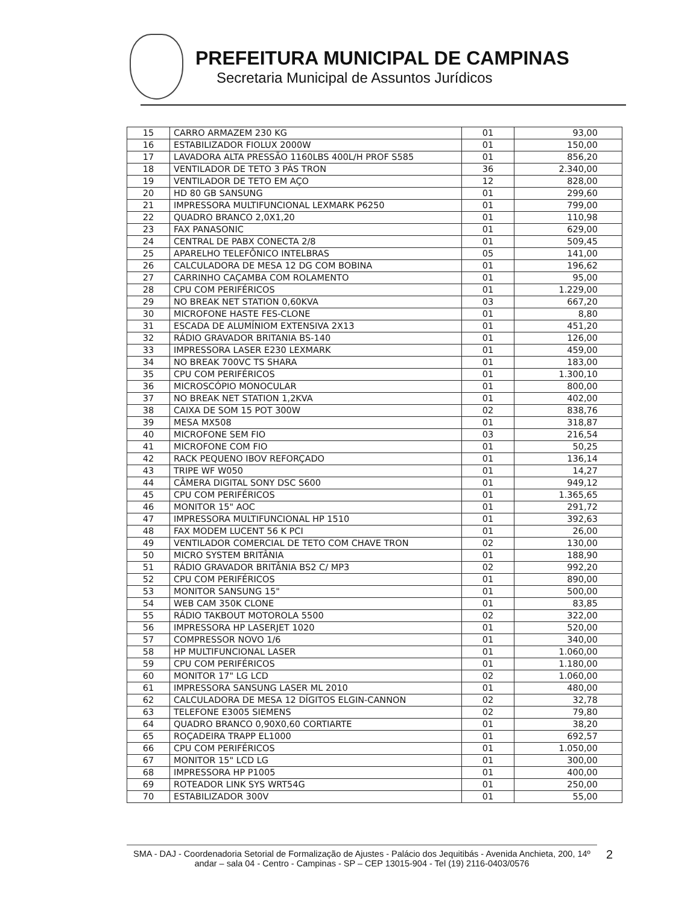PREFEITURA MUNICIPAL DE CAMPINAS
Secretaria Municipal de Assuntos Jurídicos
| 15 | CARRO ARMAZEM 230 KG | 01 | 93,00 |
| 16 | ESTABILIZADOR FIOLUX 2000W | 01 | 150,00 |
| 17 | LAVADORA ALTA PRESSÃO 1160LBS 400L/H PROF S585 | 01 | 856,20 |
| 18 | VENTILADOR DE TETO 3 PÁS TRON | 36 | 2.340,00 |
| 19 | VENTILADOR DE TETO EM AÇO | 12 | 828,00 |
| 20 | HD 80 GB SANSUNG | 01 | 299,60 |
| 21 | IMPRESSORA MULTIFUNCIONAL LEXMARK P6250 | 01 | 799,00 |
| 22 | QUADRO BRANCO 2,0X1,20 | 01 | 110,98 |
| 23 | FAX PANASONIC | 01 | 629,00 |
| 24 | CENTRAL DE PABX CONECTA 2/8 | 01 | 509,45 |
| 25 | APARELHO TELEFÔNICO INTELBRAS | 05 | 141,00 |
| 26 | CALCULADORA DE MESA 12 DG COM BOBINA | 01 | 196,62 |
| 27 | CARRINHO CAÇAMBA COM ROLAMENTO | 01 | 95,00 |
| 28 | CPU COM PERIFÉRICOS | 01 | 1.229,00 |
| 29 | NO BREAK NET STATION 0,60KVA | 03 | 667,20 |
| 30 | MICROFONE HASTE FES-CLONE | 01 | 8,80 |
| 31 | ESCADA DE ALUMÍNIOM EXTENSIVA 2X13 | 01 | 451,20 |
| 32 | RÁDIO GRAVADOR BRITANIA BS-140 | 01 | 126,00 |
| 33 | IMPRESSORA LASER E230 LEXMARK | 01 | 459,00 |
| 34 | NO BREAK 700VC TS SHARA | 01 | 183,00 |
| 35 | CPU COM PERIFÉRICOS | 01 | 1.300,10 |
| 36 | MICROSCÓPIO MONOCULAR | 01 | 800,00 |
| 37 | NO BREAK NET STATION 1,2KVA | 01 | 402,00 |
| 38 | CAIXA DE SOM 15 POT 300W | 02 | 838,76 |
| 39 | MESA MX508 | 01 | 318,87 |
| 40 | MICROFONE SEM FIO | 03 | 216,54 |
| 41 | MICROFONE COM FIO | 01 | 50,25 |
| 42 | RACK PEQUENO IBOV REFORÇADO | 01 | 136,14 |
| 43 | TRIPE WF W050 | 01 | 14,27 |
| 44 | CÂMERA DIGITAL SONY DSC S600 | 01 | 949,12 |
| 45 | CPU COM PERIFÉRICOS | 01 | 1.365,65 |
| 46 | MONITOR 15" AOC | 01 | 291,72 |
| 47 | IMPRESSORA MULTIFUNCIONAL HP 1510 | 01 | 392,63 |
| 48 | FAX MODEM LUCENT 56 K PCI | 01 | 26,00 |
| 49 | VENTILADOR COMERCIAL DE TETO COM CHAVE TRON | 02 | 130,00 |
| 50 | MICRO SYSTEM BRITÂNIA | 01 | 188,90 |
| 51 | RÁDIO GRAVADOR BRITÂNIA BS2 C/ MP3 | 02 | 992,20 |
| 52 | CPU COM PERIFÉRICOS | 01 | 890,00 |
| 53 | MONITOR SANSUNG 15" | 01 | 500,00 |
| 54 | WEB CAM 350K CLONE | 01 | 83,85 |
| 55 | RÁDIO TAKBOUT MOTOROLA 5500 | 02 | 322,00 |
| 56 | IMPRESSORA HP LASERJET 1020 | 01 | 520,00 |
| 57 | COMPRESSOR NOVO 1/6 | 01 | 340,00 |
| 58 | HP MULTIFUNCIONAL LASER | 01 | 1.060,00 |
| 59 | CPU COM PERIFÉRICOS | 01 | 1.180,00 |
| 60 | MONITOR 17" LG LCD | 02 | 1.060,00 |
| 61 | IMPRESSORA SANSUNG LASER ML 2010 | 01 | 480,00 |
| 62 | CALCULADORA DE MESA 12 DÍGITOS ELGIN-CANNON | 02 | 32,78 |
| 63 | TELEFONE E3005 SIEMENS | 02 | 79,80 |
| 64 | QUADRO BRANCO 0,90X0,60 CORTIARTE | 01 | 38,20 |
| 65 | ROÇADEIRA TRAPP EL1000 | 01 | 692,57 |
| 66 | CPU COM PERIFÉRICOS | 01 | 1.050,00 |
| 67 | MONITOR 15" LCD LG | 01 | 300,00 |
| 68 | IMPRESSORA HP P1005 | 01 | 400,00 |
| 69 | ROTEADOR LINK SYS WRT54G | 01 | 250,00 |
| 70 | ESTABILIZADOR 300V | 01 | 55,00 |
SMA - DAJ - Coordenadoria Setorial de Formalização de Ajustes - Palácio dos Jequitibás - Avenida Anchieta, 200, 14º andar – sala 04 - Centro - Campinas - SP – CEP 13015-904 - Tel (19) 2116-0403/0576
2